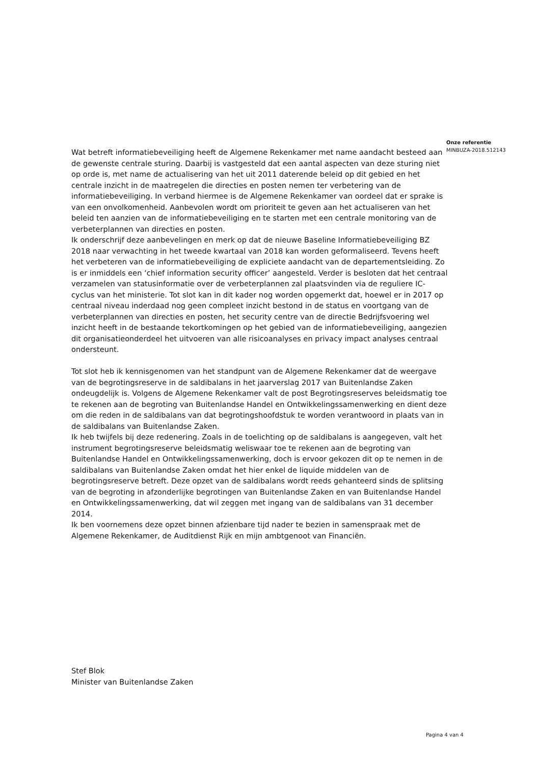Onze referentie
MINBUZA-2018.512143
Wat betreft informatiebeveiliging heeft de Algemene Rekenkamer met name aandacht besteed aan de gewenste centrale sturing. Daarbij is vastgesteld dat een aantal aspecten van deze sturing niet op orde is, met name de actualisering van het uit 2011 daterende beleid op dit gebied en het centrale inzicht in de maatregelen die directies en posten nemen ter verbetering van de informatiebeveiliging. In verband hiermee is de Algemene Rekenkamer van oordeel dat er sprake is van een onvolkomenheid. Aanbevolen wordt om prioriteit te geven aan het actualiseren van het beleid ten aanzien van de informatiebeveiliging en te starten met een centrale monitoring van de verbeterplannen van directies en posten.
Ik onderschrijf deze aanbevelingen en merk op dat de nieuwe Baseline Informatiebeveiliging BZ 2018 naar verwachting in het tweede kwartaal van 2018 kan worden geformaliseerd. Tevens heeft het verbeteren van de informatiebeveiliging de expliciete aandacht van de departementsleiding. Zo is er inmiddels een ‘chief information security officer’ aangesteld. Verder is besloten dat het centraal verzamelen van statusinformatie over de verbeterplannen zal plaatsvinden via de reguliere IC-cyclus van het ministerie. Tot slot kan in dit kader nog worden opgemerkt dat, hoewel er in 2017 op centraal niveau inderdaad nog geen compleet inzicht bestond in de status en voortgang van de verbeterplannen van directies en posten, het security centre van de directie Bedrijfsvoering wel inzicht heeft in de bestaande tekortkomingen op het gebied van de informatiebeveiliging, aangezien dit organisatieonderdeel het uitvoeren van alle risicoanalyses en privacy impact analyses centraal ondersteunt.
Tot slot heb ik kennisgenomen van het standpunt van de Algemene Rekenkamer dat de weergave van de begrotingsreserve in de saldibalans in het jaarverslag 2017 van Buitenlandse Zaken ondeugdelijk is. Volgens de Algemene Rekenkamer valt de post Begrotingsreserves beleidsmatig toe te rekenen aan de begroting van Buitenlandse Handel en Ontwikkelingssamenwerking en dient deze om die reden in de saldibalans van dat begrotingshoofdstuk te worden verantwoord in plaats van in de saldibalans van Buitenlandse Zaken.
Ik heb twijfels bij deze redenering. Zoals in de toelichting op de saldibalans is aangegeven, valt het instrument begrotingsreserve beleidsmatig weliswaar toe te rekenen aan de begroting van Buitenlandse Handel en Ontwikkelingssamenwerking, doch is ervoor gekozen dit op te nemen in de saldibalans van Buitenlandse Zaken omdat het hier enkel de liquide middelen van de begrotingsreserve betreft. Deze opzet van de saldibalans wordt reeds gehanteerd sinds de splitsing van de begroting in afzonderlijke begrotingen van Buitenlandse Zaken en van Buitenlandse Handel en Ontwikkelingssamenwerking, dat wil zeggen met ingang van de saldibalans van 31 december 2014.
Ik ben voornemens deze opzet binnen afzienbare tijd nader te bezien in samenspraak met de Algemene Rekenkamer, de Auditdienst Rijk en mijn ambtgenoot van Financiën.
Stef Blok
Minister van Buitenlandse Zaken
Pagina 4 van 4